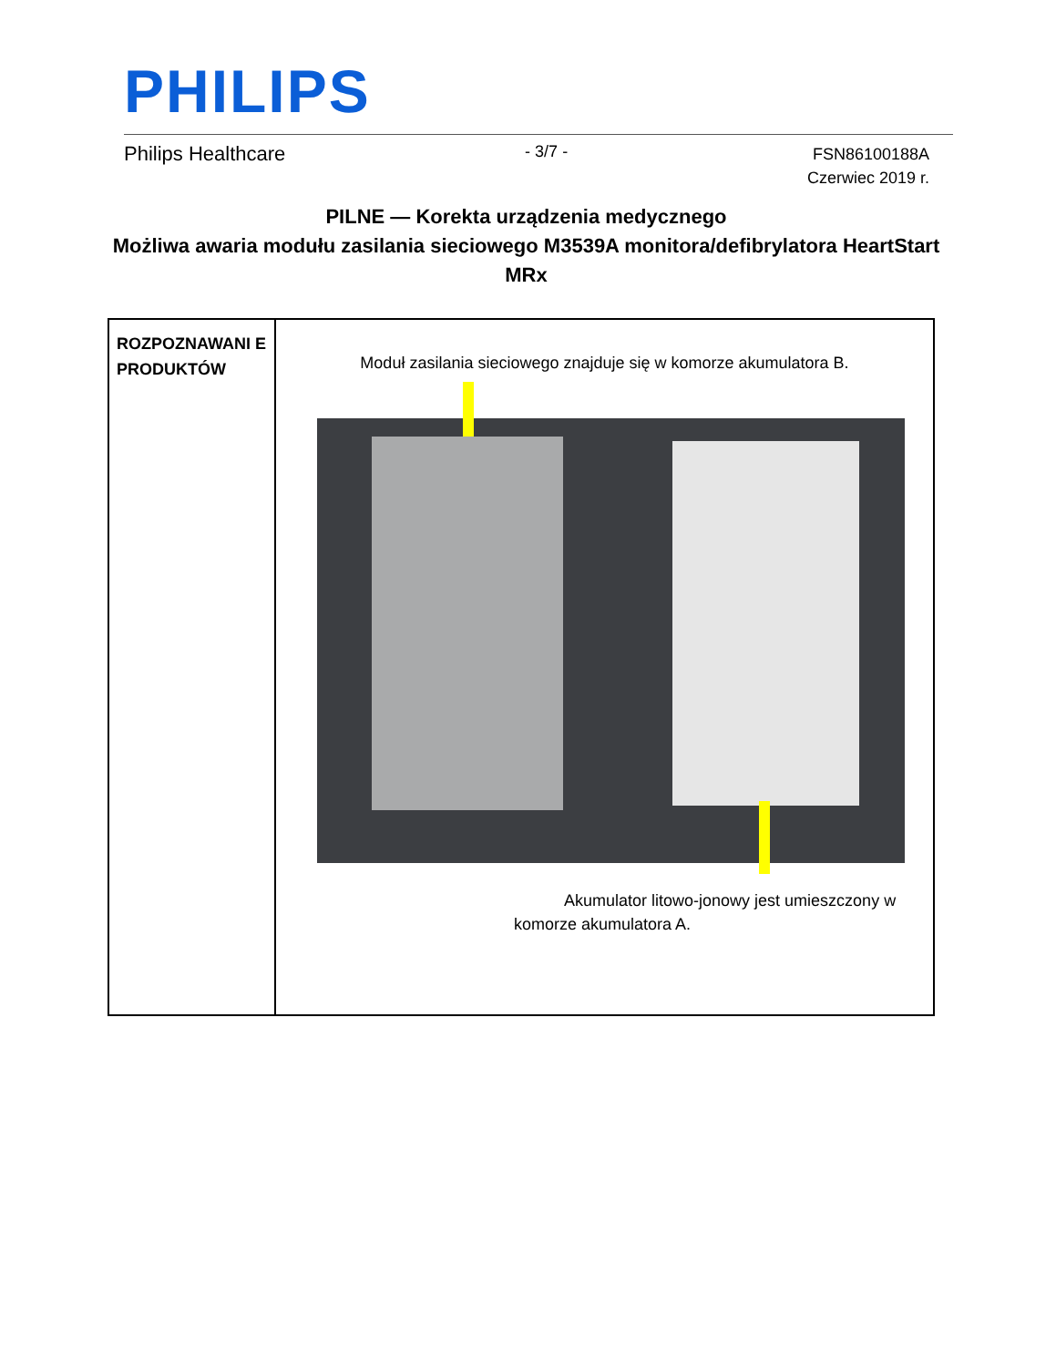PHILIPS
Philips Healthcare - 3/7 - FSN86100188A
Czerwiec 2019 r.
PILNE — Korekta urządzenia medycznego
Możliwa awaria modułu zasilania sieciowego M3539A monitora/defibrylatora HeartStart MRx
| ROZPOZNAWANI E PRODUKTÓW | Moduł zasilania sieciowego znajduje się w komorze akumulatora B. Akumulator litowo-jonowy jest umieszczony w komorze akumulatora A. |